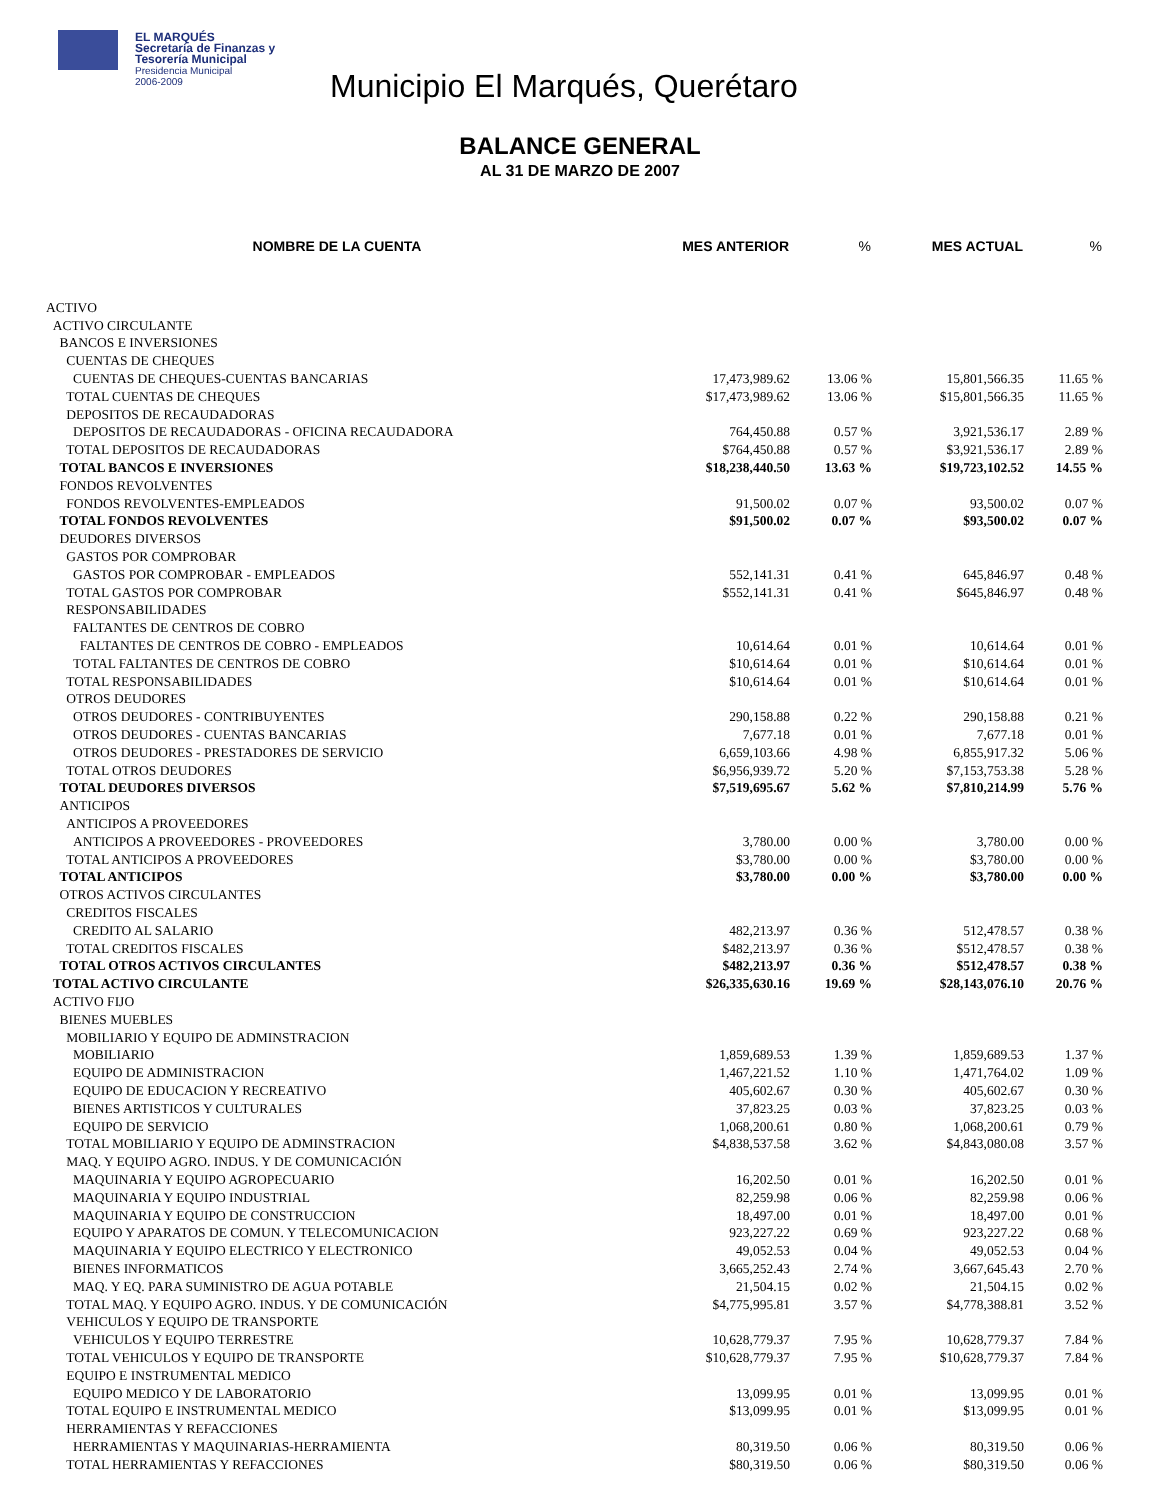EL MARQUÉS
Secretaría de Finanzas y
Tesorería Municipal
Presidencia Municipal
2006-2009
Municipio El Marqués, Querétaro
BALANCE GENERAL
AL 31 DE MARZO DE 2007
| NOMBRE DE LA CUENTA | MES ANTERIOR | % | MES ACTUAL | % |
| --- | --- | --- | --- | --- |
| ACTIVO | | | | |
| ACTIVO CIRCULANTE | | | | |
| BANCOS E INVERSIONES | | | | |
| CUENTAS DE CHEQUES | | | | |
| CUENTAS DE CHEQUES-CUENTAS BANCARIAS | 17,473,989.62 | 13.06 % | 15,801,566.35 | 11.65 % |
| TOTAL CUENTAS DE CHEQUES | $17,473,989.62 | 13.06 % | $15,801,566.35 | 11.65 % |
| DEPOSITOS DE RECAUDADORAS | | | | |
| DEPOSITOS DE RECAUDADORAS - OFICINA RECAUDADORA | 764,450.88 | 0.57 % | 3,921,536.17 | 2.89 % |
| TOTAL DEPOSITOS DE RECAUDADORAS | $764,450.88 | 0.57 % | $3,921,536.17 | 2.89 % |
| TOTAL BANCOS E INVERSIONES | $18,238,440.50 | 13.63 % | $19,723,102.52 | 14.55 % |
| FONDOS REVOLVENTES | | | | |
| FONDOS REVOLVENTES-EMPLEADOS | 91,500.02 | 0.07 % | 93,500.02 | 0.07 % |
| TOTAL FONDOS REVOLVENTES | $91,500.02 | 0.07 % | $93,500.02 | 0.07 % |
| DEUDORES DIVERSOS | | | | |
| GASTOS POR COMPROBAR | | | | |
| GASTOS POR COMPROBAR - EMPLEADOS | 552,141.31 | 0.41 % | 645,846.97 | 0.48 % |
| TOTAL GASTOS POR COMPROBAR | $552,141.31 | 0.41 % | $645,846.97 | 0.48 % |
| RESPONSABILIDADES | | | | |
| FALTANTES DE CENTROS DE COBRO | | | | |
| FALTANTES DE CENTROS DE COBRO - EMPLEADOS | 10,614.64 | 0.01 % | 10,614.64 | 0.01 % |
| TOTAL FALTANTES DE CENTROS DE COBRO | $10,614.64 | 0.01 % | $10,614.64 | 0.01 % |
| TOTAL RESPONSABILIDADES | $10,614.64 | 0.01 % | $10,614.64 | 0.01 % |
| OTROS DEUDORES | | | | |
| OTROS DEUDORES - CONTRIBUYENTES | 290,158.88 | 0.22 % | 290,158.88 | 0.21 % |
| OTROS DEUDORES - CUENTAS BANCARIAS | 7,677.18 | 0.01 % | 7,677.18 | 0.01 % |
| OTROS DEUDORES - PRESTADORES DE SERVICIO | 6,659,103.66 | 4.98 % | 6,855,917.32 | 5.06 % |
| TOTAL OTROS DEUDORES | $6,956,939.72 | 5.20 % | $7,153,753.38 | 5.28 % |
| TOTAL DEUDORES DIVERSOS | $7,519,695.67 | 5.62 % | $7,810,214.99 | 5.76 % |
| ANTICIPOS | | | | |
| ANTICIPOS A PROVEEDORES | | | | |
| ANTICIPOS A PROVEEDORES - PROVEEDORES | 3,780.00 | 0.00 % | 3,780.00 | 0.00 % |
| TOTAL ANTICIPOS A PROVEEDORES | $3,780.00 | 0.00 % | $3,780.00 | 0.00 % |
| TOTAL ANTICIPOS | $3,780.00 | 0.00 % | $3,780.00 | 0.00 % |
| OTROS ACTIVOS CIRCULANTES | | | | |
| CREDITOS FISCALES | | | | |
| CREDITO AL SALARIO | 482,213.97 | 0.36 % | 512,478.57 | 0.38 % |
| TOTAL CREDITOS FISCALES | $482,213.97 | 0.36 % | $512,478.57 | 0.38 % |
| TOTAL OTROS ACTIVOS CIRCULANTES | $482,213.97 | 0.36 % | $512,478.57 | 0.38 % |
| TOTAL ACTIVO CIRCULANTE | $26,335,630.16 | 19.69 % | $28,143,076.10 | 20.76 % |
| ACTIVO FIJO | | | | |
| BIENES MUEBLES | | | | |
| MOBILIARIO Y EQUIPO DE ADMINSTRACION | | | | |
| MOBILIARIO | 1,859,689.53 | 1.39 % | 1,859,689.53 | 1.37 % |
| EQUIPO DE ADMINISTRACION | 1,467,221.52 | 1.10 % | 1,471,764.02 | 1.09 % |
| EQUIPO DE EDUCACION Y RECREATIVO | 405,602.67 | 0.30 % | 405,602.67 | 0.30 % |
| BIENES ARTISTICOS Y CULTURALES | 37,823.25 | 0.03 % | 37,823.25 | 0.03 % |
| EQUIPO DE SERVICIO | 1,068,200.61 | 0.80 % | 1,068,200.61 | 0.79 % |
| TOTAL MOBILIARIO Y EQUIPO DE ADMINSTRACION | $4,838,537.58 | 3.62 % | $4,843,080.08 | 3.57 % |
| MAQ. Y EQUIPO AGRO. INDUS. Y DE COMUNICACIÓN | | | | |
| MAQUINARIA Y EQUIPO AGROPECUARIO | 16,202.50 | 0.01 % | 16,202.50 | 0.01 % |
| MAQUINARIA Y EQUIPO INDUSTRIAL | 82,259.98 | 0.06 % | 82,259.98 | 0.06 % |
| MAQUINARIA Y EQUIPO DE CONSTRUCCION | 18,497.00 | 0.01 % | 18,497.00 | 0.01 % |
| EQUIPO Y APARATOS DE COMUN. Y TELECOMUNICACION | 923,227.22 | 0.69 % | 923,227.22 | 0.68 % |
| MAQUINARIA Y EQUIPO ELECTRICO Y ELECTRONICO | 49,052.53 | 0.04 % | 49,052.53 | 0.04 % |
| BIENES INFORMATICOS | 3,665,252.43 | 2.74 % | 3,667,645.43 | 2.70 % |
| MAQ. Y EQ. PARA SUMINISTRO DE AGUA POTABLE | 21,504.15 | 0.02 % | 21,504.15 | 0.02 % |
| TOTAL MAQ. Y EQUIPO AGRO. INDUS. Y DE COMUNICACIÓN | $4,775,995.81 | 3.57 % | $4,778,388.81 | 3.52 % |
| VEHICULOS Y EQUIPO DE TRANSPORTE | | | | |
| VEHICULOS Y EQUIPO TERRESTRE | 10,628,779.37 | 7.95 % | 10,628,779.37 | 7.84 % |
| TOTAL VEHICULOS Y EQUIPO DE TRANSPORTE | $10,628,779.37 | 7.95 % | $10,628,779.37 | 7.84 % |
| EQUIPO E INSTRUMENTAL MEDICO | | | | |
| EQUIPO MEDICO Y DE LABORATORIO | 13,099.95 | 0.01 % | 13,099.95 | 0.01 % |
| TOTAL EQUIPO E INSTRUMENTAL MEDICO | $13,099.95 | 0.01 % | $13,099.95 | 0.01 % |
| HERRAMIENTAS Y REFACCIONES | | | | |
| HERRAMIENTAS Y MAQUINARIAS-HERRAMIENTA | 80,319.50 | 0.06 % | 80,319.50 | 0.06 % |
| TOTAL HERRAMIENTAS Y REFACCIONES | $80,319.50 | 0.06 % | $80,319.50 | 0.06 % |